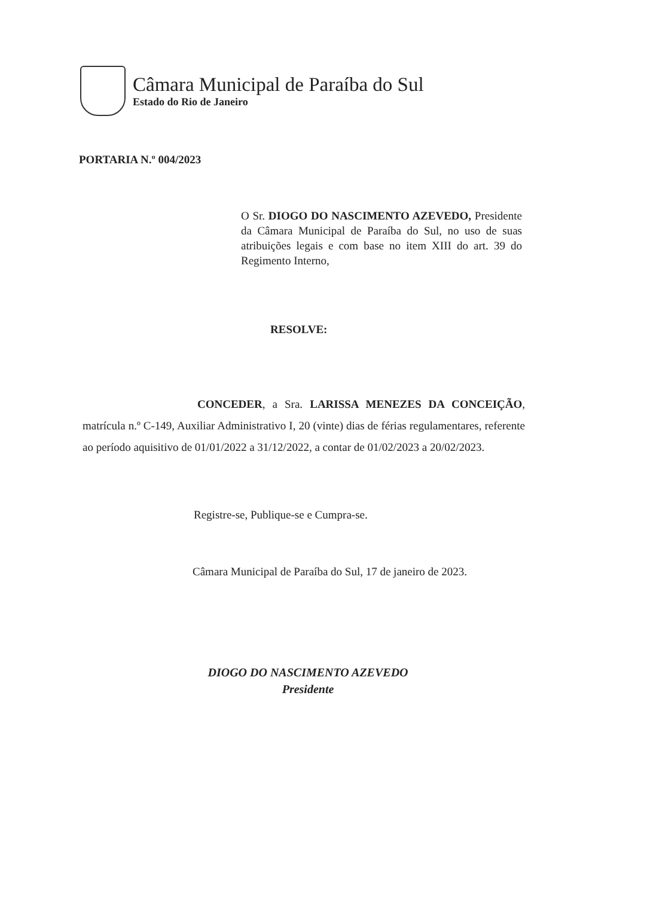Câmara Municipal de Paraíba do Sul
Estado do Rio de Janeiro
PORTARIA N.º 004/2023
O Sr. DIOGO DO NASCIMENTO AZEVEDO, Presidente da Câmara Municipal de Paraíba do Sul, no uso de suas atribuições legais e com base no item XIII do art. 39 do Regimento Interno,
RESOLVE:
CONCEDER, a Sra. LARISSA MENEZES DA CONCEIÇÃO, matrícula n.º C-149, Auxiliar Administrativo I, 20 (vinte) dias de férias regulamentares, referente ao período aquisitivo de 01/01/2022 a 31/12/2022, a contar de 01/02/2023 a 20/02/2023.
Registre-se, Publique-se e Cumpra-se.
Câmara Municipal de Paraíba do Sul, 17 de janeiro de 2023.
DIOGO DO NASCIMENTO AZEVEDO
Presidente